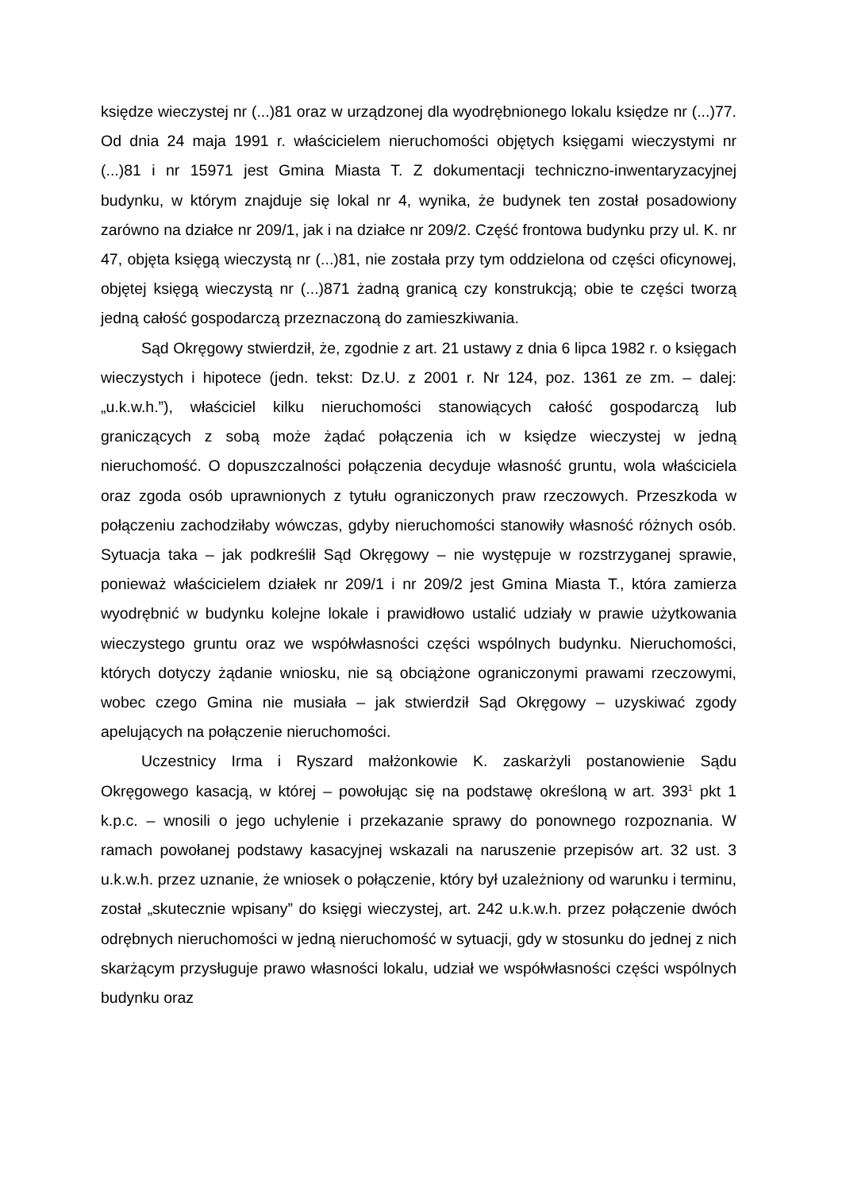księdze wieczystej nr (...)81 oraz w urządzonej dla wyodrębnionego lokalu księdze nr (...)77. Od dnia 24 maja 1991 r. właścicielem nieruchomości objętych księgami wieczystymi nr (...)81 i nr 15971 jest Gmina Miasta T. Z dokumentacji techniczno-inwentaryzacyjnej budynku, w którym znajduje się lokal nr 4, wynika, że budynek ten został posadowiony zarówno na działce nr 209/1, jak i na działce nr 209/2. Część frontowa budynku przy ul. K. nr 47, objęta księgą wieczystą nr (...)81, nie została przy tym oddzielona od części oficynowej, objętej księgą wieczystą nr (...)871 żadną granicą czy konstrukcją; obie te części tworzą jedną całość gospodarczą przeznaczoną do zamieszkiwania.
Sąd Okręgowy stwierdził, że, zgodnie z art. 21 ustawy z dnia 6 lipca 1982 r. o księgach wieczystych i hipotece (jedn. tekst: Dz.U. z 2001 r. Nr 124, poz. 1361 ze zm. – dalej: „u.k.w.h.”), właściciel kilku nieruchomości stanowiących całość gospodarczą lub graniczących z sobą może żądać połączenia ich w księdze wieczystej w jedną nieruchomość. O dopuszczalności połączenia decyduje własność gruntu, wola właściciela oraz zgoda osób uprawnionych z tytułu ograniczonych praw rzeczowych. Przeszkoda w połączeniu zachodziłaby wówczas, gdyby nieruchomości stanowiły własność różnych osób. Sytuacja taka – jak podkreślił Sąd Okręgowy – nie występuje w rozstrzyganej sprawie, ponieważ właścicielem działek nr 209/1 i nr 209/2 jest Gmina Miasta T., która zamierza wyodrębnić w budynku kolejne lokale i prawidłowo ustalić udziały w prawie użytkowania wieczystego gruntu oraz we współwłasności części wspólnych budynku. Nieruchomości, których dotyczy żądanie wniosku, nie są obciążone ograniczonymi prawami rzeczowymi, wobec czego Gmina nie musiała – jak stwierdził Sąd Okręgowy – uzyskiwać zgody apelujących na połączenie nieruchomości.
Uczestnicy Irma i Ryszard małżonkowie K. zaskarżyli postanowienie Sądu Okręgowego kasacją, w której – powołując się na podstawę określoną w art. 393<sup>1</sup> pkt 1 k.p.c. – wnosili o jego uchylenie i przekazanie sprawy do ponownego rozpoznania. W ramach powołanej podstawy kasacyjnej wskazali na naruszenie przepisów art. 32 ust. 3 u.k.w.h. przez uznanie, że wniosek o połączenie, który był uzależniony od warunku i terminu, został „skutecznie wpisany” do księgi wieczystej, art. 242 u.k.w.h. przez połączenie dwóch odrębnych nieruchomości w jedną nieruchomość w sytuacji, gdy w stosunku do jednej z nich skarżącym przysługuje prawo własności lokalu, udział we współwłasności części wspólnych budynku oraz